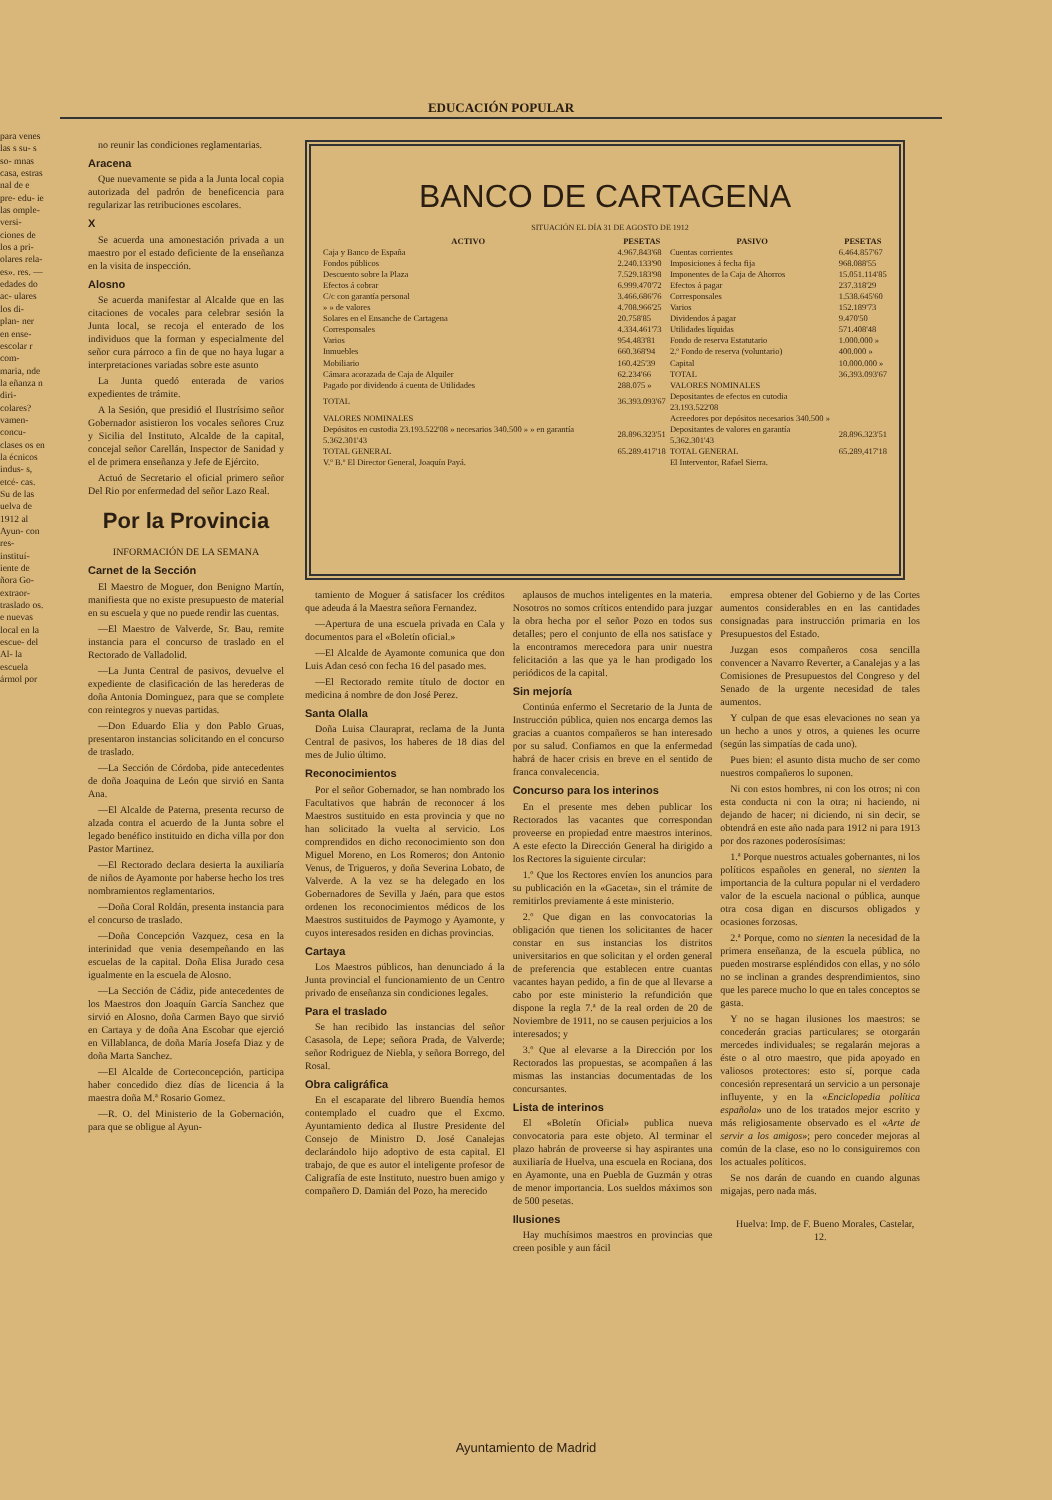EDUCACIÓN POPULAR
para venes las s su- s so- mnas casa, estras nal de e pre- edu- ie las omple- versi- ciones de los a pri- olares rela- es». res. — edades do ac- ulares los di- plan- ner en ense- escolar r com- maria, nde la eñanza n diri- colares? vamen- concu- clases os en la écnicos indus- s, etcé- cas. Su de las uelva de 1912 al Ayun- con res- instituí- iente de ñora Go- extraor- traslado os. e nuevas local en la escue- del Al- la escuela ármol por
no reunir las condiciones reglamentarias.
Aracena
Que nuevamente se pida a la Junta local copia autorizada del padrón de beneficencia para regularizar las retribuciones escolares.
X
Se acuerda una amonestación privada a un maestro por el estado deficiente de la enseñanza en la visita de inspección.
Alosno
Se acuerda manifestar al Alcalde que en las citaciones de vocales para celebrar sesión la Junta local, se recoja el enterado de los individuos que la forman y especialmente del señor cura párroco a fin de que no haya lugar a interpretaciones variadas sobre este asunto
La Junta quedó enterada de varios expedientes de trámite.
A la Sesión, que presidió el Ilustrísimo señor Gobernador asistieron los vocales señores Cruz y Sicilia del Instituto, Alcalde de la capital, concejal señor Carellán, Inspector de Sanidad y el de primera enseñanza y Jefe de Ejército.
Actuó de Secretario el oficial primero señor Del Rio por enfermedad del señor Lazo Real.
Por la Provincia
INFORMACIÓN DE LA SEMANA
Carnet de la Sección
El Maestro de Moguer, don Benigno Martín, manifiesta que no existe presupuesto de material en su escuela y que no puede rendir las cuentas.
—El Maestro de Valverde, Sr. Bau, remite instancia para el concurso de traslado en el Rectorado de Valladolid.
—La Junta Central de pasivos, devuelve el expediente de clasificación de las herederas de doña Antonia Dominguez, para que se complete con reintegros y nuevas partidas.
—Don Eduardo Elia y don Pablo Gruas, presentaron instancias solicitando en el concurso de traslado.
—La Sección de Córdoba, pide antecedentes de doña Joaquina de León que sirvió en Santa Ana.
—El Alcalde de Paterna, presenta recurso de alzada contra el acuerdo de la Junta sobre el legado benéfico instituido en dicha villa por don Pastor Martinez.
—El Rectorado declara desierta la auxiliaría de niños de Ayamonte por haberse hecho los tres nombramientos reglamentarios.
—Doña Coral Roldán, presenta instancia para el concurso de traslado.
—Doña Concepción Vazquez, cesa en la interinidad que venia desempeñando en las escuelas de la capital. Doña Elisa Jurado cesa igualmente en la escuela de Alosno.
—La Sección de Cádiz, pide antecedentes de los Maestros don Joaquín García Sanchez que sirvió en Alosno, doña Carmen Bayo que sirvió en Cartaya y de doña Ana Escobar que ejerció en Villablanca, de doña María Josefa Diaz y de doña Marta Sanchez.
—El Alcalde de Corteconcepción, participa haber concedido diez días de licencia á la maestra doña M.ª Rosario Gomez.
—R. O. del Ministerio de la Gobernación, para que se obligue al Ayun-
BANCO DE CARTAGENA
SITUACIÓN EL DÍA 31 DE AGOSTO DE 1912
| ACTIVO | PESETAS | PASIVO | PESETAS |
| --- | --- | --- | --- |
| Caja y Banco de España | 4.967.843'68 | Cuentas corrientes | 6.464.857'67 |
| Fondos públicos | 2.240.133'90 | Imposiciones á fecha fija | 968.088'55 |
| Descuento sobre la Plaza | 7.529.183'98 | Imponentes de la Caja de Ahorros | 15.051.114'85 |
| Efectos á cobrar | 6.999.470'72 | Efectos á pagar | 237.318'29 |
| C/c con garantía personal | 3.466.686'76 | Corresponsales | 1.538.645'60 |
| » » de valores | 4.708.966'25 | Varios | 152.189'73 |
| Solares en el Ensanche de Cartagena | 20.758'85 | Dividendos á pagar | 9.470'50 |
| Corresponsales | 4.334.461'73 | Utilidades líquidas | 571.408'48 |
| Varios | 954.483'81 | Fondo de reserva Estatutario | 1.000.000 » |
| Inmuebles | 660.368'94 | 2.º Fondo de reserva (voluntario) | 400.000 » |
| Mobiliario | 160.425'39 | Capital | 10.000.000 » |
| Cámara acorazada de Caja de Alquiler | 62.234'66 | TOTAL | 36.393.093'67 |
| Pagado por dividendo á cuenta de Utilidades | 288.075 » | VALORES NOMINALES | |
| TOTAL | 36.393.093'67 | Depositantes de efectos en cutodia 23.193.522'08 | |
| VALORES NOMINALES | | Acreedores por depósitos necesarios 340.500 » | |
| Depósitos en custodia 23.193.522'08 » necesarios 340.500 » » en garantía 5.362.301'43 | 28.896.323'51 | Depositantes de valores en garantía 5.362.301'43 | 28.896.323'51 |
| TOTAL GENERAL | 65.289.417'18 | TOTAL GENERAL | 65.289,417'18 |
| V.º B.º El Director General, Joaquín Payá. | | El Interventor, Rafael Sierra. | |
tamiento de Moguer á satisfacer los créditos que adeuda á la Maestra señora Fernandez.
—Apertura de una escuela privada en Cala y documentos para el «Boletín oficial.»
—El Alcalde de Ayamonte comunica que don Luis Adan cesó con fecha 16 del pasado mes.
—El Rectorado remite título de doctor en medicina á nombre de don José Perez.
Santa Olalla
Doña Luisa Clauraprat, reclama de la Junta Central de pasivos, los haberes de 18 dias del mes de Julio último.
Reconocimientos
Por el señor Gobernador, se han nombrado los Facultativos que habrán de reconocer á los Maestros sustituido en esta provincia y que no han solicitado la vuelta al servicio. Los comprendidos en dicho reconocimiento son don Miguel Moreno, en Los Romeros; don Antonio Venus, de Trigueros, y doña Severina Lobato, de Valverde. A la vez se ha delegado en los Gobernadores de Sevilla y Jaén, para que estos ordenen los reconocimientos médicos de los Maestros sustituidos de Paymogo y Ayamonte, y cuyos interesados residen en dichas provincias.
Cartaya
Los Maestros públicos, han denunciado á la Junta provincial el funcionamiento de un Centro privado de enseñanza sin condiciones legales.
Para el traslado
Se han recibido las instancias del señor Casasola, de Lepe; señora Prada, de Valverde; señor Rodriguez de Niebla, y señora Borrego, del Rosal.
Obra caligráfica
En el escaparate del librero Buendía hemos contemplado el cuadro que el Excmo. Ayuntamiento dedica al Ilustre Presidente del Consejo de Ministro D. José Canalejas declarándolo hijo adoptivo de esta capital. El trabajo, de que es autor el inteligente profesor de Caligrafía de este Instituto, nuestro buen amigo y compañero D. Damián del Pozo, ha merecido
aplausos de muchos inteligentes en la materia. Nosotros no somos críticos entendido para juzgar la obra hecha por el señor Pozo en todos sus detalles; pero el conjunto de ella nos satisface y la encontramos merecedora para unir nuestra felicitación a las que ya le han prodigado los periódicos de la capital.
Sin mejoría
Continúa enfermo el Secretario de la Junta de Instrucción pública, quien nos encarga demos las gracias a cuantos compañeros se han interesado por su salud. Confiamos en que la enfermedad habrá de hacer crisis en breve en el sentido de franca convalecencia.
Concurso para los interinos
En el presente mes deben publicar los Rectorados las vacantes que correspondan proveerse en propiedad entre maestros interinos. A este efecto la Dirección General ha dirigido a los Rectores la siguiente circular:
1.º Que los Rectores envíen los anuncios para su publicación en la «Gaceta», sin el trámite de remitirlos previamente á este ministerio.
2.º Que digan en las convocatorias la obligación que tienen los solicitantes de hacer constar en sus instancias los distritos universitarios en que solicitan y el orden general de preferencia que establecen entre cuantas vacantes hayan pedido, a fin de que al llevarse a cabo por este ministerio la refundición que dispone la regla 7.ª de la real orden de 20 de Noviembre de 1911, no se causen perjuicios a los interesados; y
3.º Que al elevarse a la Dirección por los Rectorados las propuestas, se acompañen á las mismas las instancias documentadas de los concursantes.
Lista de interinos
El «Boletín Oficial» publica nueva convocatoria para este objeto. Al terminar el plazo habrán de proveerse si hay aspirantes una auxiliaría de Huelva, una escuela en Rociana, dos en Ayamonte, una en Puebla de Guzmán y otras de menor importancia. Los sueldos máximos son de 500 pesetas.
Ilusiones
Hay muchísimos maestros en provincias que creen posible y aun fácil
empresa obtener del Gobierno y de las Cortes aumentos considerables en en las cantidades consignadas para instrucción primaria en los Presupuestos del Estado.
Juzgan esos compañeros cosa sencilla convencer a Navarro Reverter, a Canalejas y a las Comisiones de Presupuestos del Congreso y del Senado de la urgente necesidad de tales aumentos.
Y culpan de que esas elevaciones no sean ya un hecho a unos y otros, a quienes les ocurre (según las simpatías de cada uno).
Pues bien: el asunto dista mucho de ser como nuestros compañeros lo suponen.
Ni con estos hombres, ni con los otros; ni con esta conducta ni con la otra; ni haciendo, ni dejando de hacer; ni diciendo, ni sin decir, se obtendrá en este año nada para 1912 ni para 1913 por dos razones poderosísimas:
1.ª Porque nuestros actuales gobernantes, ni los políticos españoles en general, no sienten la importancia de la cultura popular ni el verdadero valor de la escuela nacional o pública, aunque otra cosa digan en discursos obligados y ocasiones forzosas.
2.ª Porque, como no sienten la necesidad de la primera enseñanza, de la escuela pública, no pueden mostrarse espléndidos con ellas, y no sólo no se inclinan a grandes desprendimientos, sino que les parece mucho lo que en tales conceptos se gasta.
Y no se hagan ilusiones los maestros: se concederán gracias particulares; se otorgarán mercedes individuales; se regalarán mejoras a éste o al otro maestro, que pida apoyado en valiosos protectores: esto sí, porque cada concesión representará un servicio a un personaje influyente, y en la «Enciclopedia política española» uno de los tratados mejor escrito y más religiosamente observado es el «Arte de servir a los amigos»; pero conceder mejoras al común de la clase, eso no lo consiguiremos con los actuales políticos.
Se nos darán de cuando en cuando algunas migajas, pero nada más.
Huelva: Imp. de F. Bueno Morales, Castelar, 12.
Ayuntamiento de Madrid